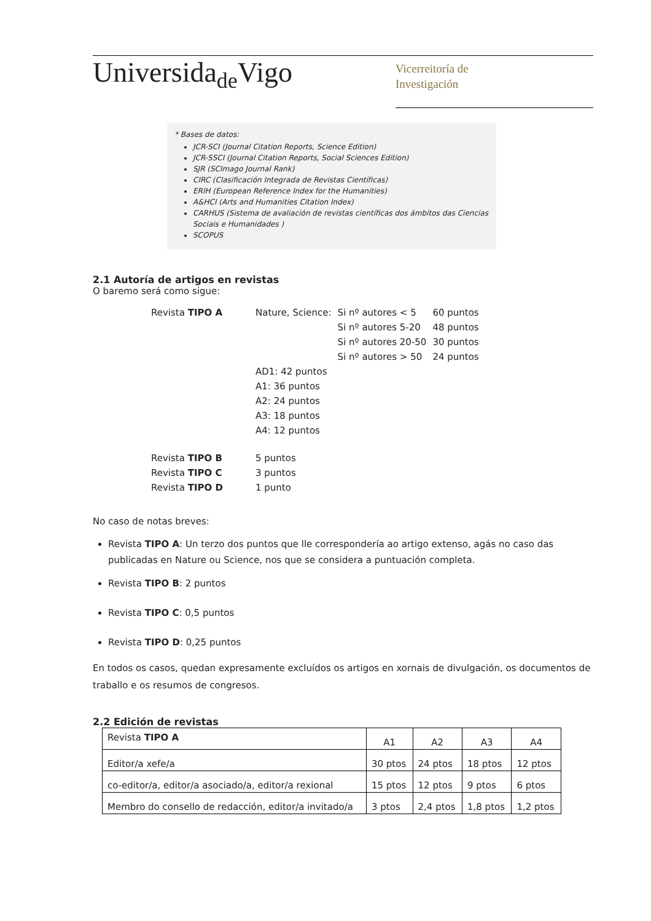Universida<sub>de</sub>Vigo
Vicerreitoría de
Investigación
* Bases de datos:
JCR-SCI (Journal Citation Reports, Science Edition)
JCR-SSCI (Journal Citation Reports, Social Sciences Edition)
SJR (SCImago Journal Rank)
CIRC (Clasificación Integrada de Revistas Científicas)
ERIH (European Reference Index for the Humanities)
A&HCI (Arts and Humanities Citation Index)
CARHUS (Sistema de avaliación de revistas científicas dos ámbitos das Ciencias Sociais e Humanidades )
SCOPUS
2.1 Autoría de artigos en revistas
O baremo será como sigue:
| Revista TIPO A | Nature, Science: | Si nº autores < 5 | 60 puntos |
| | | Si nº autores 5-20 | 48 puntos |
| | | Si nº autores 20-50 | 30 puntos |
| | | Si nº autores > 50 | 24 puntos |
| | AD1: 42 puntos | | |
| | A1: 36 puntos | | |
| | A2: 24 puntos | | |
| | A3: 18 puntos | | |
| | A4: 12 puntos | | |
| Revista TIPO B | 5 puntos | | |
| Revista TIPO C | 3 puntos | | |
| Revista TIPO D | 1 punto | | |
No caso de notas breves:
Revista TIPO A: Un terzo dos puntos que lle correspondería ao artigo extenso, agás no caso das publicadas en Nature ou Science, nos que se considera a puntuación completa.
Revista TIPO B: 2 puntos
Revista TIPO C: 0,5 puntos
Revista TIPO D: 0,25 puntos
En todos os casos, quedan expresamente excluídos os artigos en xornais de divulgación, os documentos de traballo e os resumos de congresos.
2.2 Edición de revistas
| Revista TIPO A | A1 | A2 | A3 | A4 |
| Editor/a xefe/a | 30 ptos | 24 ptos | 18 ptos | 12 ptos |
| co-editor/a, editor/a asociado/a, editor/a rexional | 15 ptos | 12 ptos | 9 ptos | 6 ptos |
| Membro do consello de redacción, editor/a invitado/a | 3 ptos | 2,4 ptos | 1,8 ptos | 1,2 ptos |